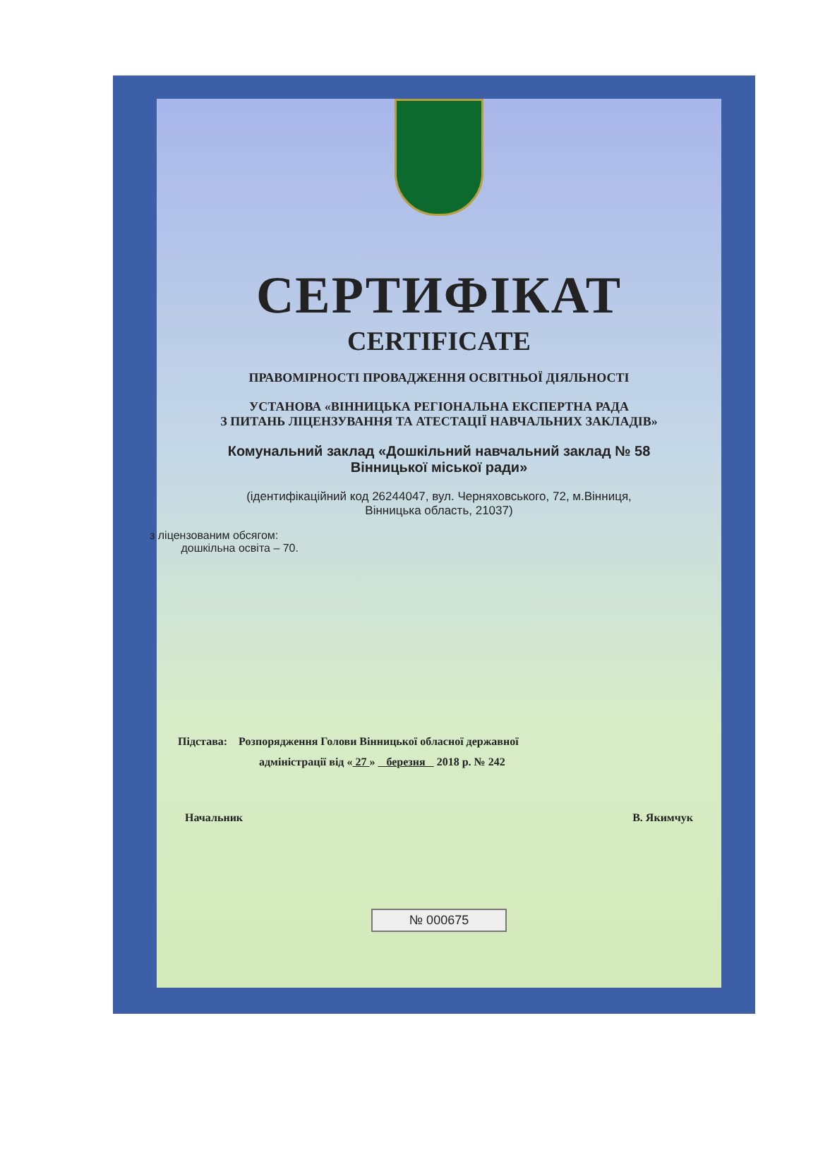СЕРТИФІКАТ
CERTIFICATE
ПРАВОМІРНОСТІ ПРОВАДЖЕННЯ ОСВІТНЬОЇ ДІЯЛЬНОСТІ
УСТАНОВА «ВІННИЦЬКА РЕГІОНАЛЬНА ЕКСПЕРТНА РАДА
З ПИТАНЬ ЛІЦЕНЗУВАННЯ ТА АТЕСТАЦІЇ НАВЧАЛЬНИХ ЗАКЛАДІВ»
Комунальний заклад «Дошкільний навчальний заклад № 58
Вінницької міської ради»
(ідентифікаційний код 26244047, вул. Черняховського, 72, м.Вінниця,
Вінницька область, 21037)
з ліцензованим обсягом:
дошкільна освіта – 70.
Підстава: Розпорядження Голови Вінницької обласної державної
адміністрації від « 27 » березня 2018 р. № 242
Начальник В. Якимчук
№ 000675